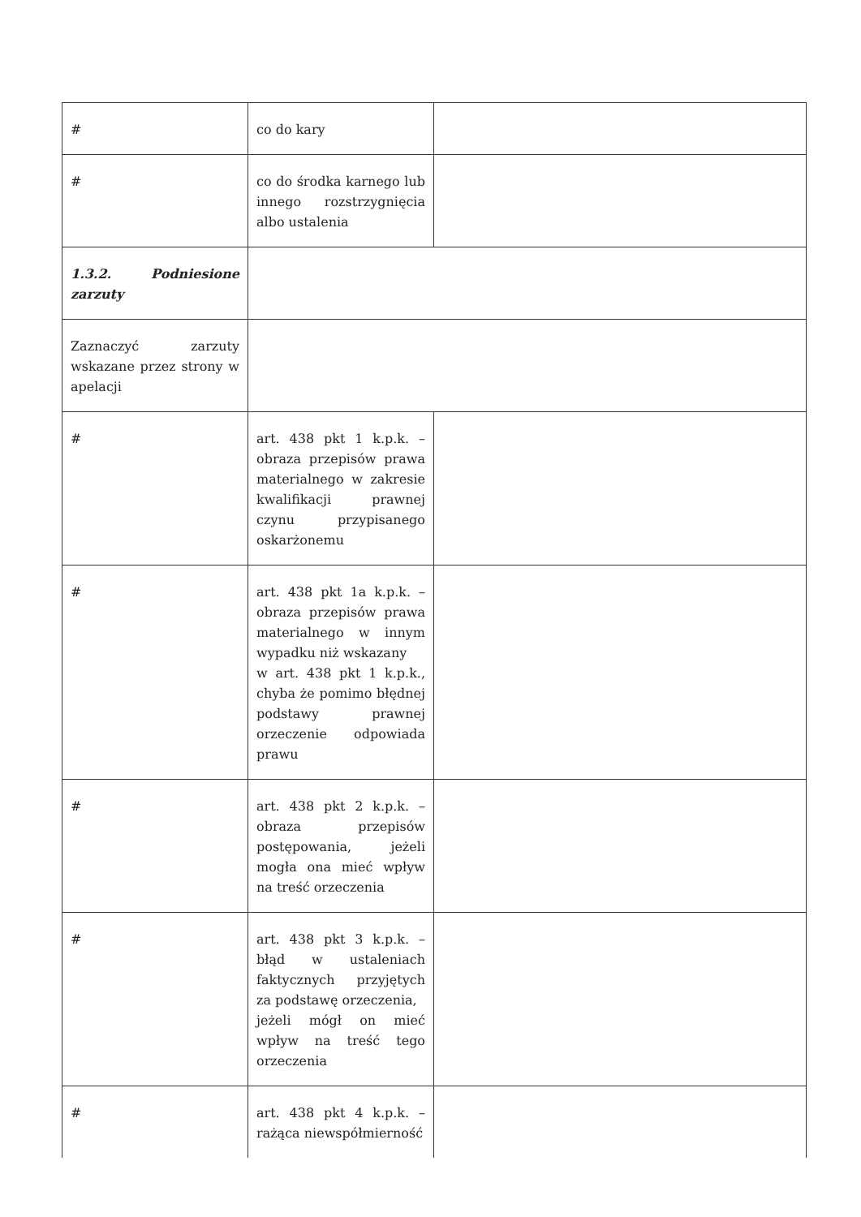| # | co do kary | |
| # | co do środka karnego lub innego rozstrzygnięcia albo ustalenia | |
| 1.3.2. Podniesione zarzuty | | |
| Zaznaczyć zarzuty wskazane przez strony w apelacji | | |
| # | art. 438 pkt 1 k.p.k. – obraza przepisów prawa materialnego w zakresie kwalifikacji prawnej czynu przypisanego oskarżonemu | |
| # | art. 438 pkt 1a k.p.k. – obraza przepisów prawa materialnego w innym wypadku niż wskazany w art. 438 pkt 1 k.p.k., chyba że pomimo błędnej podstawy prawnej orzeczenie odpowiada prawu | |
| # | art. 438 pkt 2 k.p.k. – obraza przepisów postępowania, jeżeli mogła ona mieć wpływ na treść orzeczenia | |
| # | art. 438 pkt 3 k.p.k. – błąd w ustaleniach faktycznych przyjętych za podstawę orzeczenia, jeżeli mógł on mieć wpływ na treść tego orzeczenia | |
| # | art. 438 pkt 4 k.p.k. – rażąca niewspółmierność | |